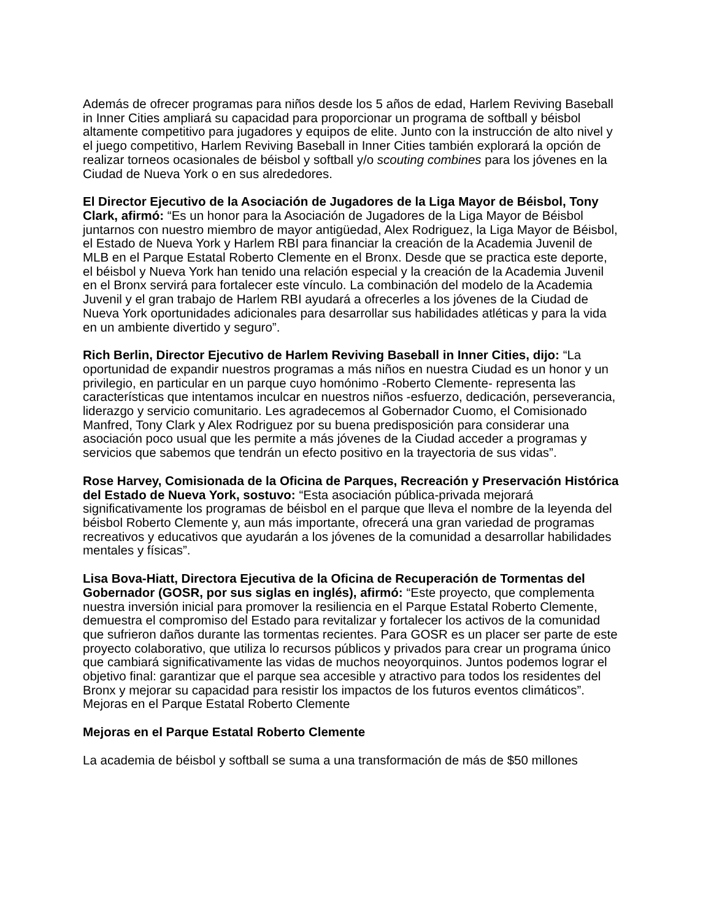Además de ofrecer programas para niños desde los 5 años de edad, Harlem Reviving Baseball in Inner Cities ampliará su capacidad para proporcionar un programa de softball y béisbol altamente competitivo para jugadores y equipos de elite. Junto con la instrucción de alto nivel y el juego competitivo, Harlem Reviving Baseball in Inner Cities también explorará la opción de realizar torneos ocasionales de béisbol y softball y/o scouting combines para los jóvenes en la Ciudad de Nueva York o en sus alrededores.
El Director Ejecutivo de la Asociación de Jugadores de la Liga Mayor de Béisbol, Tony Clark, afirmó: “Es un honor para la Asociación de Jugadores de la Liga Mayor de Béisbol juntarnos con nuestro miembro de mayor antigüedad, Alex Rodriguez, la Liga Mayor de Béisbol, el Estado de Nueva York y Harlem RBI para financiar la creación de la Academia Juvenil de MLB en el Parque Estatal Roberto Clemente en el Bronx. Desde que se practica este deporte, el béisbol y Nueva York han tenido una relación especial y la creación de la Academia Juvenil en el Bronx servirá para fortalecer este vínculo. La combinación del modelo de la Academia Juvenil y el gran trabajo de Harlem RBI ayudará a ofrecerles a los jóvenes de la Ciudad de Nueva York oportunidades adicionales para desarrollar sus habilidades atléticas y para la vida en un ambiente divertido y seguro”.
Rich Berlin, Director Ejecutivo de Harlem Reviving Baseball in Inner Cities, dijo: “La oportunidad de expandir nuestros programas a más niños en nuestra Ciudad es un honor y un privilegio, en particular en un parque cuyo homónimo -Roberto Clemente- representa las características que intentamos inculcar en nuestros niños -esfuerzo, dedicación, perseverancia, liderazgo y servicio comunitario. Les agradecemos al Gobernador Cuomo, el Comisionado Manfred, Tony Clark y Alex Rodriguez por su buena predisposición para considerar una asociación poco usual que les permite a más jóvenes de la Ciudad acceder a programas y servicios que sabemos que tendrán un efecto positivo en la trayectoria de sus vidas”.
Rose Harvey, Comisionada de la Oficina de Parques, Recreación y Preservación Histórica del Estado de Nueva York, sostuvo: “Esta asociación pública-privada mejorará significativamente los programas de béisbol en el parque que lleva el nombre de la leyenda del béisbol Roberto Clemente y, aun más importante, ofrecerá una gran variedad de programas recreativos y educativos que ayudarán a los jóvenes de la comunidad a desarrollar habilidades mentales y físicas”.
Lisa Bova-Hiatt, Directora Ejecutiva de la Oficina de Recuperación de Tormentas del Gobernador (GOSR, por sus siglas en inglés), afirmó: “Este proyecto, que complementa nuestra inversión inicial para promover la resiliencia en el Parque Estatal Roberto Clemente, demuestra el compromiso del Estado para revitalizar y fortalecer los activos de la comunidad que sufrieron daños durante las tormentas recientes. Para GOSR es un placer ser parte de este proyecto colaborativo, que utiliza lo recursos públicos y privados para crear un programa único que cambiará significativamente las vidas de muchos neoyorquinos. Juntos podemos lograr el objetivo final: garantizar que el parque sea accesible y atractivo para todos los residentes del Bronx y mejorar su capacidad para resistir los impactos de los futuros eventos climáticos”.
Mejoras en el Parque Estatal Roberto Clemente
Mejoras en el Parque Estatal Roberto Clemente
La academia de béisbol y softball se suma a una transformación de más de $50 millones